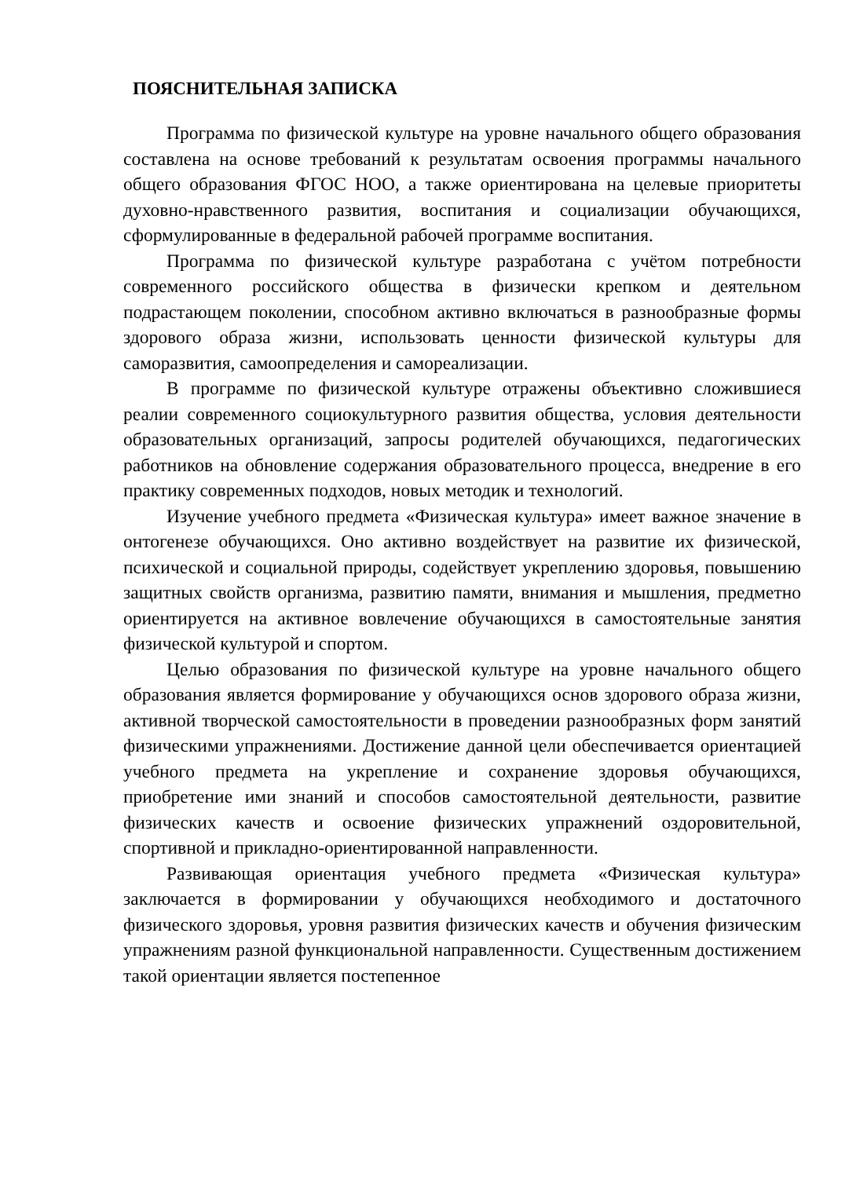ПОЯСНИТЕЛЬНАЯ ЗАПИСКА
Программа по физической культуре на уровне начального общего образования составлена на основе требований к результатам освоения программы начального общего образования ФГОС НОО, а также ориентирована на целевые приоритеты духовно-нравственного развития, воспитания и социализации обучающихся, сформулированные в федеральной рабочей программе воспитания.
Программа по физической культуре разработана с учётом потребности современного российского общества в физически крепком и деятельном подрастающем поколении, способном активно включаться в разнообразные формы здорового образа жизни, использовать ценности физической культуры для саморазвития, самоопределения и самореализации.
В программе по физической культуре отражены объективно сложившиеся реалии современного социокультурного развития общества, условия деятельности образовательных организаций, запросы родителей обучающихся, педагогических работников на обновление содержания образовательного процесса, внедрение в его практику современных подходов, новых методик и технологий.
Изучение учебного предмета «Физическая культура» имеет важное значение в онтогенезе обучающихся. Оно активно воздействует на развитие их физической, психической и социальной природы, содействует укреплению здоровья, повышению защитных свойств организма, развитию памяти, внимания и мышления, предметно ориентируется на активное вовлечение обучающихся в самостоятельные занятия физической культурой и спортом.
Целью образования по физической культуре на уровне начального общего образования является формирование у обучающихся основ здорового образа жизни, активной творческой самостоятельности в проведении разнообразных форм занятий физическими упражнениями. Достижение данной цели обеспечивается ориентацией учебного предмета на укрепление и сохранение здоровья обучающихся, приобретение ими знаний и способов самостоятельной деятельности, развитие физических качеств и освоение физических упражнений оздоровительной, спортивной и прикладно-ориентированной направленности.
Развивающая ориентация учебного предмета «Физическая культура» заключается в формировании у обучающихся необходимого и достаточного физического здоровья, уровня развития физических качеств и обучения физическим упражнениям разной функциональной направленности. Существенным достижением такой ориентации является постепенное